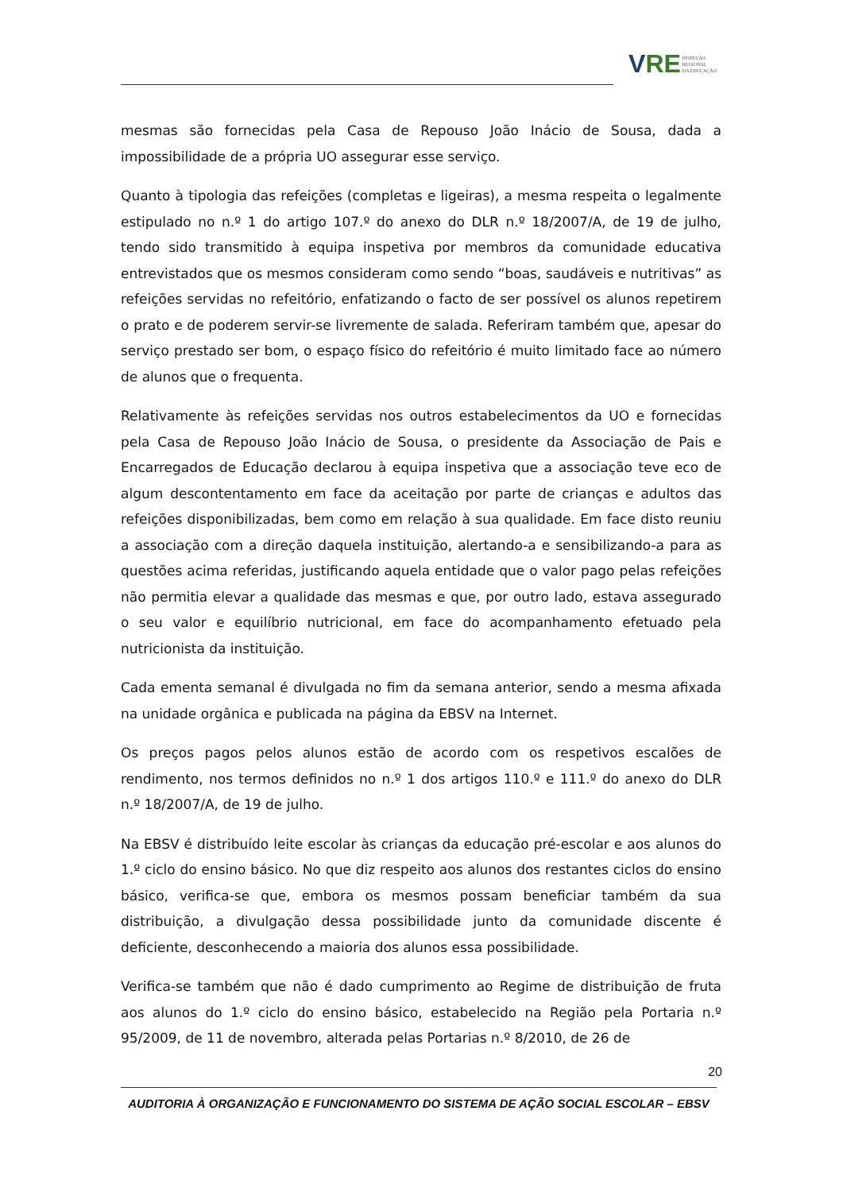V RE INSPEÇÃO
REGIONAL
DA EDUCAÇÃO
mesmas são fornecidas pela Casa de Repouso João Inácio de Sousa, dada a impossibilidade de a própria UO assegurar esse serviço.
Quanto à tipologia das refeições (completas e ligeiras), a mesma respeita o legalmente estipulado no n.º 1 do artigo 107.º do anexo do DLR n.º 18/2007/A, de 19 de julho, tendo sido transmitido à equipa inspetiva por membros da comunidade educativa entrevistados que os mesmos consideram como sendo “boas, saudáveis e nutritivas” as refeições servidas no refeitório, enfatizando o facto de ser possível os alunos repetirem o prato e de poderem servir-se livremente de salada. Referiram também que, apesar do serviço prestado ser bom, o espaço físico do refeitório é muito limitado face ao número de alunos que o frequenta.
Relativamente às refeições servidas nos outros estabelecimentos da UO e fornecidas pela Casa de Repouso João Inácio de Sousa, o presidente da Associação de Pais e Encarregados de Educação declarou à equipa inspetiva que a associação teve eco de algum descontentamento em face da aceitação por parte de crianças e adultos das refeições disponibilizadas, bem como em relação à sua qualidade. Em face disto reuniu a associação com a direção daquela instituição, alertando-a e sensibilizando-a para as questões acima referidas, justificando aquela entidade que o valor pago pelas refeições não permitia elevar a qualidade das mesmas e que, por outro lado, estava assegurado o seu valor e equilíbrio nutricional, em face do acompanhamento efetuado pela nutricionista da instituição.
Cada ementa semanal é divulgada no fim da semana anterior, sendo a mesma afixada na unidade orgânica e publicada na página da EBSV na Internet.
Os preços pagos pelos alunos estão de acordo com os respetivos escalões de rendimento, nos termos definidos no n.º 1 dos artigos 110.º e 111.º do anexo do DLR n.º 18/2007/A, de 19 de julho.
Na EBSV é distribuído leite escolar às crianças da educação pré-escolar e aos alunos do 1.º ciclo do ensino básico. No que diz respeito aos alunos dos restantes ciclos do ensino básico, verifica-se que, embora os mesmos possam beneficiar também da sua distribuição, a divulgação dessa possibilidade junto da comunidade discente é deficiente, desconhecendo a maioria dos alunos essa possibilidade.
Verifica-se também que não é dado cumprimento ao Regime de distribuição de fruta aos alunos do 1.º ciclo do ensino básico, estabelecido na Região pela Portaria n.º 95/2009, de 11 de novembro, alterada pelas Portarias n.º 8/2010, de 26 de
20
AUDITORIA À ORGANIZAÇÃO E FUNCIONAMENTO DO SISTEMA DE AÇÃO SOCIAL ESCOLAR – EBSV